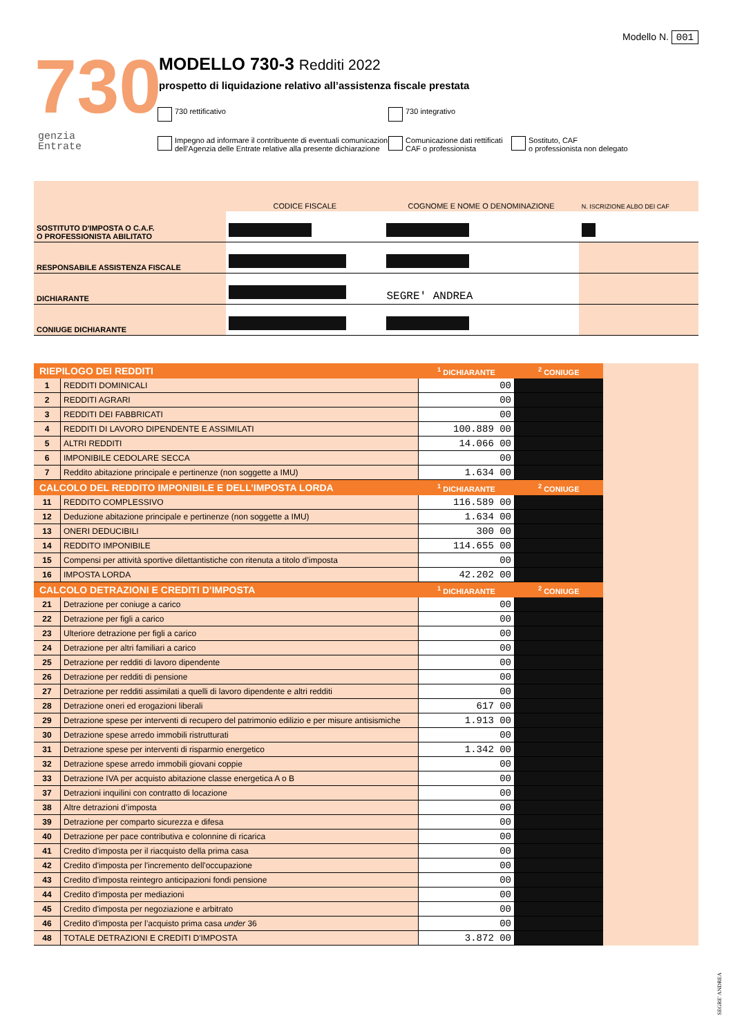Modello N. 001
730
genzia
Entrate
MODELLO 730-3 Redditi 2022
prospetto di liquidazione relativo all’assistenza fiscale prestata
730 rettificativo 730 integrativo
Impegno ad informare il contribuente di eventuali comunicazioni
dell’Agenzia delle Entrate relative alla presente dichiarazione
Comunicazione dati rettificati
CAF o professionista
Sostituto, CAF
o professionista non delegato
| | CODICE FISCALE | COGNOME E NOME O DENOMINAZIONE | N. ISCRIZIONE ALBO DEI CAF |
| SOSTITUTO D'IMPOSTA O C.A.F. O PROFESSIONISTA ABILITATO | | | |
| RESPONSABILE ASSISTENZA FISCALE | | | |
| DICHIARANTE | | SEGRE' ANDREA | |
| CONIUGE DICHIARANTE | | | |
| RIEPILOGO DEI REDDITI | | <sup>1</sup> DICHIARANTE | <sup>2</sup> CONIUGE | |
| 1 | REDDITI DOMINICALI | 00 | | |
| 2 | REDDITI AGRARI | 00 | | |
| 3 | REDDITI DEI FABBRICATI | 00 | | |
| 4 | REDDITI DI LAVORO DIPENDENTE E ASSIMILATI | 100.889 00 | | |
| 5 | ALTRI REDDITI | 14.066 00 | | |
| 6 | IMPONIBILE CEDOLARE SECCA | 00 | | |
| 7 | Reddito abitazione principale e pertinenze (non soggette a IMU) | 1.634 00 | | |
| CALCOLO DEL REDDITO IMPONIBILE E DELL’IMPOSTA LORDA | | <sup>1</sup> DICHIARANTE | <sup>2</sup> CONIUGE | |
| 11 | REDDITO COMPLESSIVO | 116.589 00 | | |
| 12 | Deduzione abitazione principale e pertinenze (non soggette a IMU) | 1.634 00 | | |
| 13 | ONERI DEDUCIBILI | 300 00 | | |
| 14 | REDDITO IMPONIBILE | 114.655 00 | | |
| 15 | Compensi per attività sportive dilettantistiche con ritenuta a titolo d’imposta | 00 | | |
| 16 | IMPOSTA LORDA | 42.202 00 | | |
| CALCOLO DETRAZIONI E CREDITI D’IMPOSTA | | <sup>1</sup> DICHIARANTE | <sup>2</sup> CONIUGE | |
| 21 | Detrazione per coniuge a carico | 00 | | |
| 22 | Detrazione per figli a carico | 00 | | |
| 23 | Ulteriore detrazione per figli a carico | 00 | | |
| 24 | Detrazione per altri familiari a carico | 00 | | |
| 25 | Detrazione per redditi di lavoro dipendente | 00 | | |
| 26 | Detrazione per redditi di pensione | 00 | | |
| 27 | Detrazione per redditi assimilati a quelli di lavoro dipendente e altri redditi | 00 | | |
| 28 | Detrazione oneri ed erogazioni liberali | 617 00 | | |
| 29 | Detrazione spese per interventi di recupero del patrimonio edilizio e per misure antisismiche | 1.913 00 | | |
| 30 | Detrazione spese arredo immobili ristrutturati | 00 | | |
| 31 | Detrazione spese per interventi di risparmio energetico | 1.342 00 | | |
| 32 | Detrazione spese arredo immobili giovani coppie | 00 | | |
| 33 | Detrazione IVA per acquisto abitazione classe energetica A o B | 00 | | |
| 37 | Detrazioni inquilini con contratto di locazione | 00 | | |
| 38 | Altre detrazioni d’imposta | 00 | | |
| 39 | Detrazione per comparto sicurezza e difesa | 00 | | |
| 40 | Detrazione per pace contributiva e colonnine di ricarica | 00 | | |
| 41 | Credito d'imposta per il riacquisto della prima casa | 00 | | |
| 42 | Credito d'imposta per l'incremento dell'occupazione | 00 | | |
| 43 | Credito d'imposta reintegro anticipazioni fondi pensione | 00 | | |
| 44 | Credito d'imposta per mediazioni | 00 | | |
| 45 | Credito d'imposta per negoziazione e arbitrato | 00 | | |
| 46 | Credito d'imposta per l’acquisto prima casa under 36 | 00 | | |
| 48 | TOTALE DETRAZIONI E CREDITI D'IMPOSTA | 3.872 00 | | |
SEGRE' ANDREA